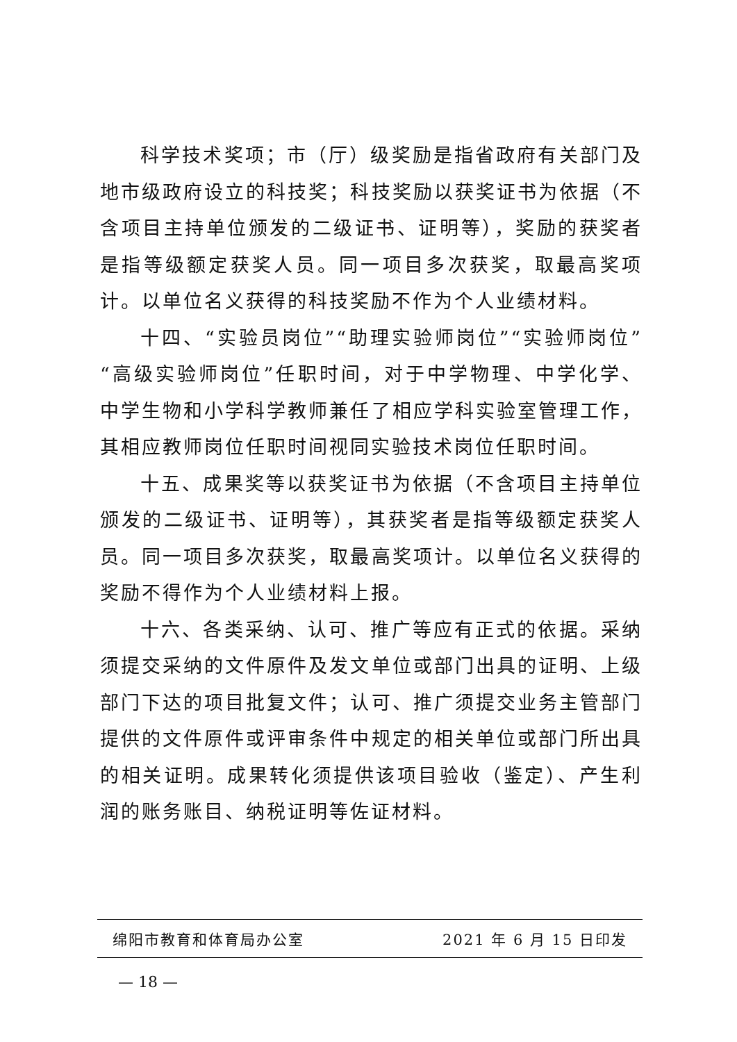科学技术奖项；市（厅）级奖励是指省政府有关部门及地市级政府设立的科技奖；科技奖励以获奖证书为依据（不含项目主持单位颁发的二级证书、证明等），奖励的获奖者是指等级额定获奖人员。同一项目多次获奖，取最高奖项计。以单位名义获得的科技奖励不作为个人业绩材料。
十四、“实验员岗位”“助理实验师岗位”“实验师岗位”“高级实验师岗位”任职时间，对于中学物理、中学化学、中学生物和小学科学教师兼任了相应学科实验室管理工作，其相应教师岗位任职时间视同实验技术岗位任职时间。
十五、成果奖等以获奖证书为依据（不含项目主持单位颁发的二级证书、证明等），其获奖者是指等级额定获奖人员。同一项目多次获奖，取最高奖项计。以单位名义获得的奖励不得作为个人业绩材料上报。
十六、各类采纳、认可、推广等应有正式的依据。采纳须提交采纳的文件原件及发文单位或部门出具的证明、上级部门下达的项目批复文件；认可、推广须提交业务主管部门提供的文件原件或评审条件中规定的相关单位或部门所出具的相关证明。成果转化须提供该项目验收（鉴定）、产生利润的账务账目、纳税证明等佐证材料。
绵阳市教育和体育局办公室 2021 年 6 月 15 日印发
— 18 —